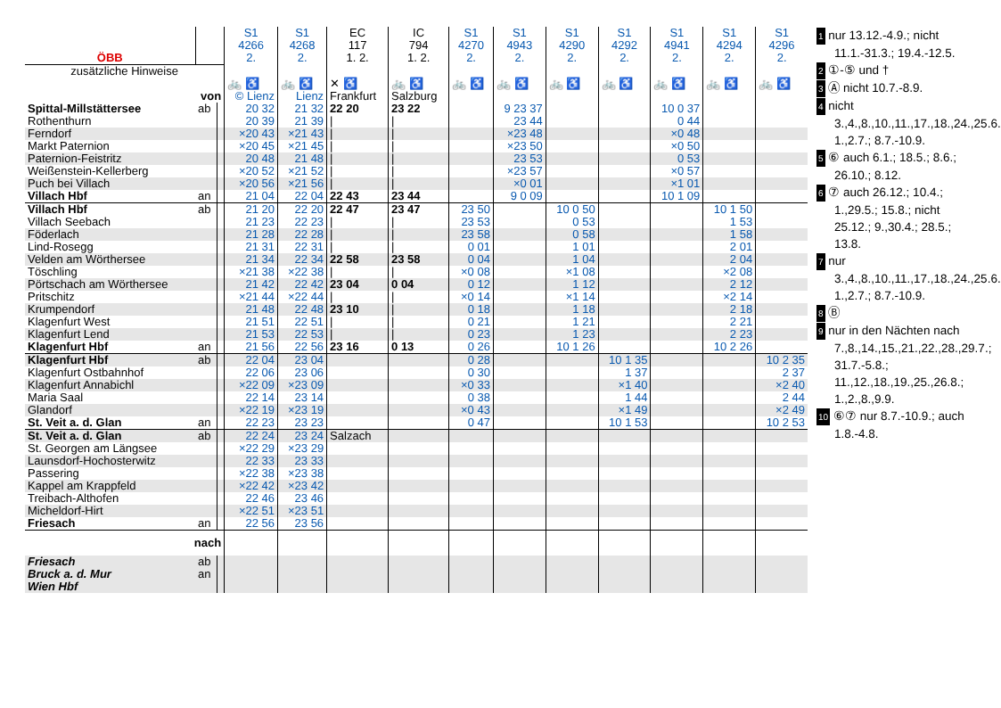| ÖBB | | | S1 4266 2. | S1 4268 2. | EC 117 1. 2. | IC 794 1. 2. | S1 4270 2. | S1 4943 2. | S1 4290 2. | S1 4292 2. | S1 4941 2. | S1 4294 2. | S1 4296 2. |
| --- | --- | --- | --- | --- | --- | --- | --- | --- | --- | --- | --- | --- | --- |
| zusätzliche Hinweise | | | | | | | | | | | | | |
| | | | 🚲 ♿ | 🚲 ♿ | ✕ ♿ | 🚲 ♿ | 🚲 ♿ | 🚲 ♿ | 🚲 ♿ | 🚲 ♿ | 🚲 ♿ | 🚲 ♿ | 🚲 ♿ |
| von | | | © Lienz | Lienz | Frankfurt | Salzburg | | | | | | | |
| Spittal-Millstättersee | ab | | 20 32 | 21 32 | 22 20 | 23 22 | | 9 23 37 | | | 10 0 37 | | |
| Rothenthurn | | | 20 39 | 21 39 | / | / | | 23 44 | | | 0 44 | | |
| Ferndorf | | | ×20 43 | ×21 43 | / | / | | ×23 48 | | | ×0 48 | | |
| Markt Paternion | | | ×20 45 | ×21 45 | / | / | | ×23 50 | | | ×0 50 | | |
| Paternion-Feistritz | | | 20 48 | 21 48 | / | / | | 23 53 | | | 0 53 | | |
| Weißenstein-Kellerberg | | | ×20 52 | ×21 52 | / | / | | ×23 57 | | | ×0 57 | | |
| Puch bei Villach | | | ×20 56 | ×21 56 | / | / | | ×0 01 | | | ×1 01 | | |
| Villach Hbf | an | | 21 04 | 22 04 | 22 43 | 23 44 | | 9 0 09 | | | 10 1 09 | | |
| Villach Hbf | ab | | 21 20 | 22 20 | 22 47 | 23 47 | 23 50 | | 10 0 50 | | | 10 1 50 | |
| Villach Seebach | | | 21 23 | 22 23 | / | / | 23 53 | | 0 53 | | | 1 53 | |
| Föderlach | | | 21 28 | 22 28 | / | / | 23 58 | | 0 58 | | | 1 58 | |
| Lind-Rosegg | | | 21 31 | 22 31 | / | / | 0 01 | | 1 01 | | | 2 01 | |
| Velden am Wörthersee | | | 21 34 | 22 34 | 22 58 | 23 58 | 0 04 | | 1 04 | | | 2 04 | |
| Töschling | | | ×21 38 | ×22 38 | / | / | ×0 08 | | ×1 08 | | | ×2 08 | |
| Pörtschach am Wörthersee | | | 21 42 | 22 42 | 23 04 | 0 04 | 0 12 | | 1 12 | | | 2 12 | |
| Pritschitz | | | ×21 44 | ×22 44 | / | / | ×0 14 | | ×1 14 | | | ×2 14 | |
| Krumpendorf | | | 21 48 | 22 48 | 23 10 | / | 0 18 | | 1 18 | | | 2 18 | |
| Klagenfurt West | | | 21 51 | 22 51 | / | / | 0 21 | | 1 21 | | | 2 21 | |
| Klagenfurt Lend | | | 21 53 | 22 53 | / | / | 0 23 | | 1 23 | | | 2 23 | |
| Klagenfurt Hbf | an | | 21 56 | 22 56 | 23 16 | 0 13 | 0 26 | | 10 1 26 | | | 10 2 26 | |
| Klagenfurt Hbf | ab | | 22 04 | 23 04 | | | 0 28 | | | 10 1 35 | | | 10 2 35 |
| Klagenfurt Ostbahnhof | | | 22 06 | 23 06 | | | 0 30 | | | 1 37 | | | 2 37 |
| Klagenfurt Annabichl | | | ×22 09 | ×23 09 | | | ×0 33 | | | ×1 40 | | | ×2 40 |
| Maria Saal | | | 22 14 | 23 14 | | | 0 38 | | | 1 44 | | | 2 44 |
| Glandorf | | | ×22 19 | ×23 19 | | | ×0 43 | | | ×1 49 | | | ×2 49 |
| St. Veit a. d. Glan | an | | 22 23 | 23 23 | | | 0 47 | | | 10 1 53 | | | 10 2 53 |
| St. Veit a. d. Glan | ab | | 22 24 | 23 24 | Salzach | | | | | | | | |
| St. Georgen am Längsee | | | ×22 29 | ×23 29 | | | | | | | | | |
| Launsdorf-Hochosterwitz | | | 22 33 | 23 33 | | | | | | | | | |
| Passering | | | ×22 38 | ×23 38 | | | | | | | | | |
| Kappel am Krappfeld | | | ×22 42 | ×23 42 | | | | | | | | | |
| Treibach-Althofen | | | 22 46 | 23 46 | | | | | | | | | |
| Micheldorf-Hirt | | | ×22 51 | ×23 51 | | | | | | | | | |
| Friesach | an | | 22 56 | 23 56 | | | | | | | | | |
| nach | | | | | | | | | | | | | |
| Friesach Bruck a. d. Mur Wien Hbf | ab an | | | | | | | | | | | | |
1 nur 13.12.-4.9.; nicht 11.1.-31.3.; 19.4.-12.5.
2 ①-⑤ und †
3 Ⓐ nicht 10.7.-8.9.
4 nicht 3.,4.,8.,10.,11.,17.,18.,24.,25.6.; 1.,2.7.; 8.7.-10.9.
5 ⑥ auch 6.1.; 18.5.; 8.6.; 26.10.; 8.12.
6 ⑦ auch 26.12.; 10.4.; 1.,29.5.; 15.8.; nicht 25.12.; 9.,30.4.; 28.5.; 13.8.
7 nur 3.,4.,8.,10.,11.,17.,18.,24.,25.6.; 1.,2.7.; 8.7.-10.9.
8 Ⓑ
9 nur in den Nächten nach 7.,8.,14.,15.,21.,22.,28.,29.7.; 31.7.-5.8.; 11.,12.,18.,19.,25.,26.8.; 1.,2.,8.,9.9.
10 ⑥⑦ nur 8.7.-10.9.; auch 1.8.-4.8.